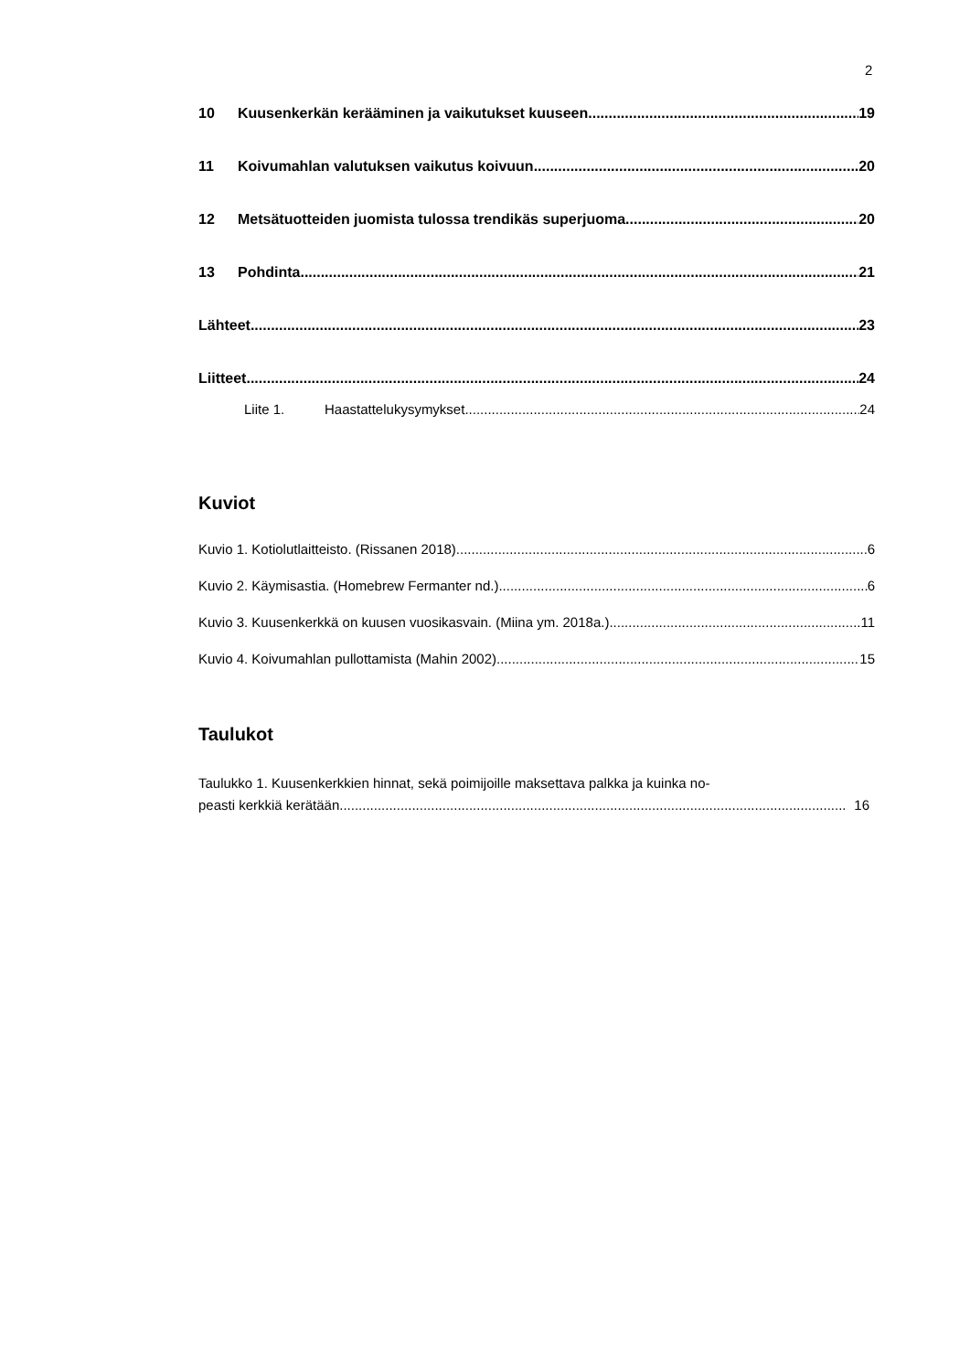2
10 Kuusenkerkän kerääminen ja vaikutukset kuuseen 19
11 Koivumahlan valutuksen vaikutus koivuun 20
12 Metsätuotteiden juomista tulossa trendikäs superjuoma 20
13 Pohdinta 21
Lähteet 23
Liitteet 24
Liite 1. Haastattelukysymykset. 24
Kuviot
Kuvio 1. Kotiolutlaitteisto. (Rissanen 2018) 6
Kuvio 2. Käymisastia. (Homebrew Fermanter nd.) 6
Kuvio 3. Kuusenkerkkä on kuusen vuosikasvain. (Miina ym. 2018a.) 11
Kuvio 4. Koivumahlan pullottamista (Mahin 2002) 15
Taulukot
Taulukko 1. Kuusenkerkkien hinnat, sekä poimijoille maksettava palkka ja kuinka no-
peasti kerkkiä kerätään 16